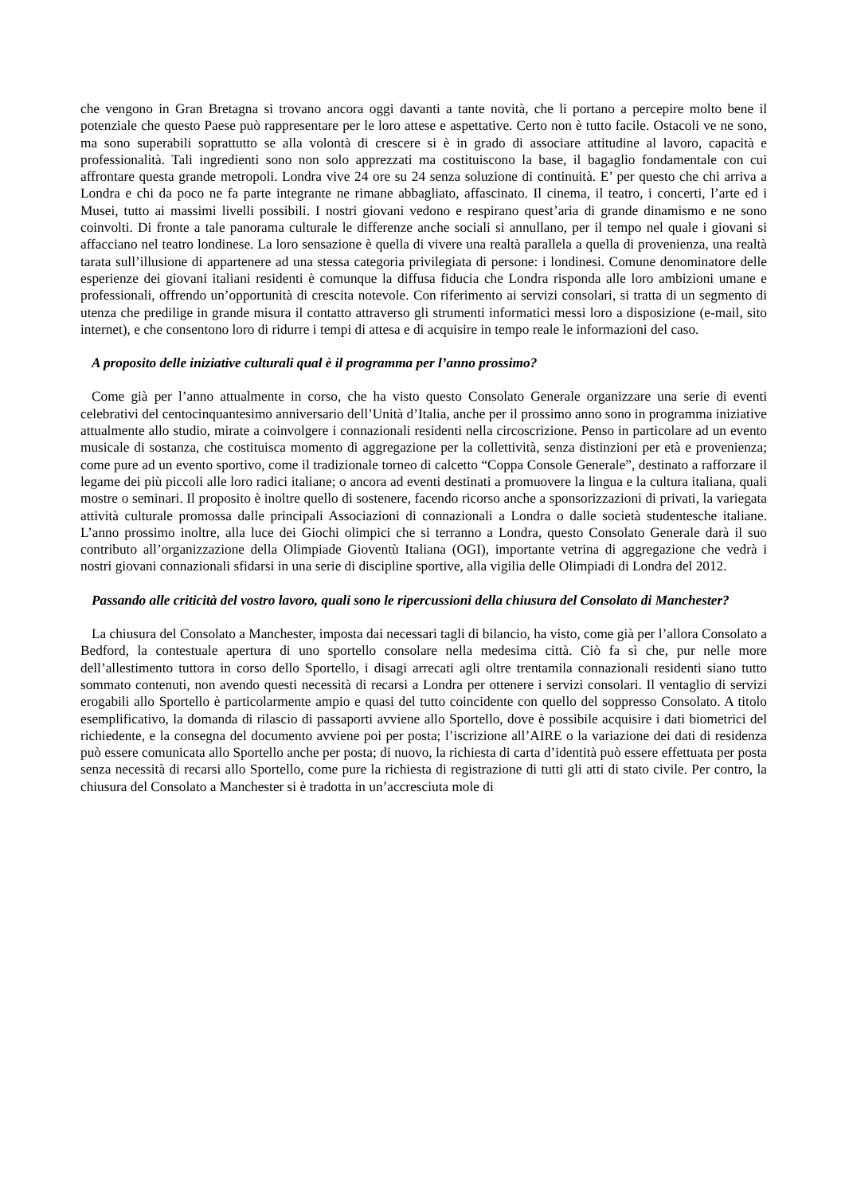che vengono in Gran Bretagna si trovano ancora oggi davanti a tante novità, che li portano a percepire molto bene il potenziale che questo Paese può rappresentare per le loro attese e aspettative. Certo non è tutto facile. Ostacoli ve ne sono, ma sono superabili soprattutto se alla volontà di crescere si è in grado di associare attitudine al lavoro, capacità e professionalità. Tali ingredienti sono non solo apprezzati ma costituiscono la base, il bagaglio fondamentale con cui affrontare questa grande metropoli. Londra vive 24 ore su 24 senza soluzione di continuità. E’ per questo che chi arriva a Londra e chi da poco ne fa parte integrante ne rimane abbagliato, affascinato. Il cinema, il teatro, i concerti, l’arte ed i Musei, tutto ai massimi livelli possibili. I nostri giovani vedono e respirano quest’aria di grande dinamismo e ne sono coinvolti. Di fronte a tale panorama culturale le differenze anche sociali si annullano, per il tempo nel quale i giovani si affacciano nel teatro londinese. La loro sensazione è quella di vivere una realtà parallela a quella di provenienza, una realtà tarata sull’illusione di appartenere ad una stessa categoria privilegiata di persone: i londinesi. Comune denominatore delle esperienze dei giovani italiani residenti è comunque la diffusa fiducia che Londra risponda alle loro ambizioni umane e professionali, offrendo un’opportunità di crescita notevole. Con riferimento ai servizi consolari, si tratta di un segmento di utenza che predilige in grande misura il contatto attraverso gli strumenti informatici messi loro a disposizione (e-mail, sito internet), e che consentono loro di ridurre i tempi di attesa e di acquisire in tempo reale le informazioni del caso.
A proposito delle iniziative culturali qual è il programma per l’anno prossimo?
Come già per l’anno attualmente in corso, che ha visto questo Consolato Generale organizzare una serie di eventi celebrativi del centocinquantesimo anniversario dell’Unità d’Italia, anche per il prossimo anno sono in programma iniziative attualmente allo studio, mirate a coinvolgere i connazionali residenti nella circoscrizione. Penso in particolare ad un evento musicale di sostanza, che costituisca momento di aggregazione per la collettività, senza distinzioni per età e provenienza; come pure ad un evento sportivo, come il tradizionale torneo di calcetto “Coppa Console Generale”, destinato a rafforzare il legame dei più piccoli alle loro radici italiane; o ancora ad eventi destinati a promuovere la lingua e la cultura italiana, quali mostre o seminari. Il proposito è inoltre quello di sostenere, facendo ricorso anche a sponsorizzazioni di privati, la variegata attività culturale promossa dalle principali Associazioni di connazionali a Londra o dalle società studentesche italiane. L’anno prossimo inoltre, alla luce dei Giochi olimpici che si terranno a Londra, questo Consolato Generale darà il suo contributo all’organizzazione della Olimpiade Gioventù Italiana (OGI), importante vetrina di aggregazione che vedrà i nostri giovani connazionali sfidarsi in una serie di discipline sportive, alla vigilia delle Olimpiadi di Londra del 2012.
Passando alle criticità del vostro lavoro, quali sono le ripercussioni della chiusura del Consolato di Manchester?
La chiusura del Consolato a Manchester, imposta dai necessari tagli di bilancio, ha visto, come già per l’allora Consolato a Bedford, la contestuale apertura di uno sportello consolare nella medesima città. Ciò fa sì che, pur nelle more dell’allestimento tuttora in corso dello Sportello, i disagi arrecati agli oltre trentamila connazionali residenti siano tutto sommato contenuti, non avendo questi necessità di recarsi a Londra per ottenere i servizi consolari. Il ventaglio di servizi erogabili allo Sportello è particolarmente ampio e quasi del tutto coincidente con quello del soppresso Consolato. A titolo esemplificativo, la domanda di rilascio di passaporti avviene allo Sportello, dove è possibile acquisire i dati biometrici del richiedente, e la consegna del documento avviene poi per posta; l’iscrizione all’AIRE o la variazione dei dati di residenza può essere comunicata allo Sportello anche per posta; di nuovo, la richiesta di carta d’identità può essere effettuata per posta senza necessità di recarsi allo Sportello, come pure la richiesta di registrazione di tutti gli atti di stato civile. Per contro, la chiusura del Consolato a Manchester si è tradotta in un’accresciuta mole di